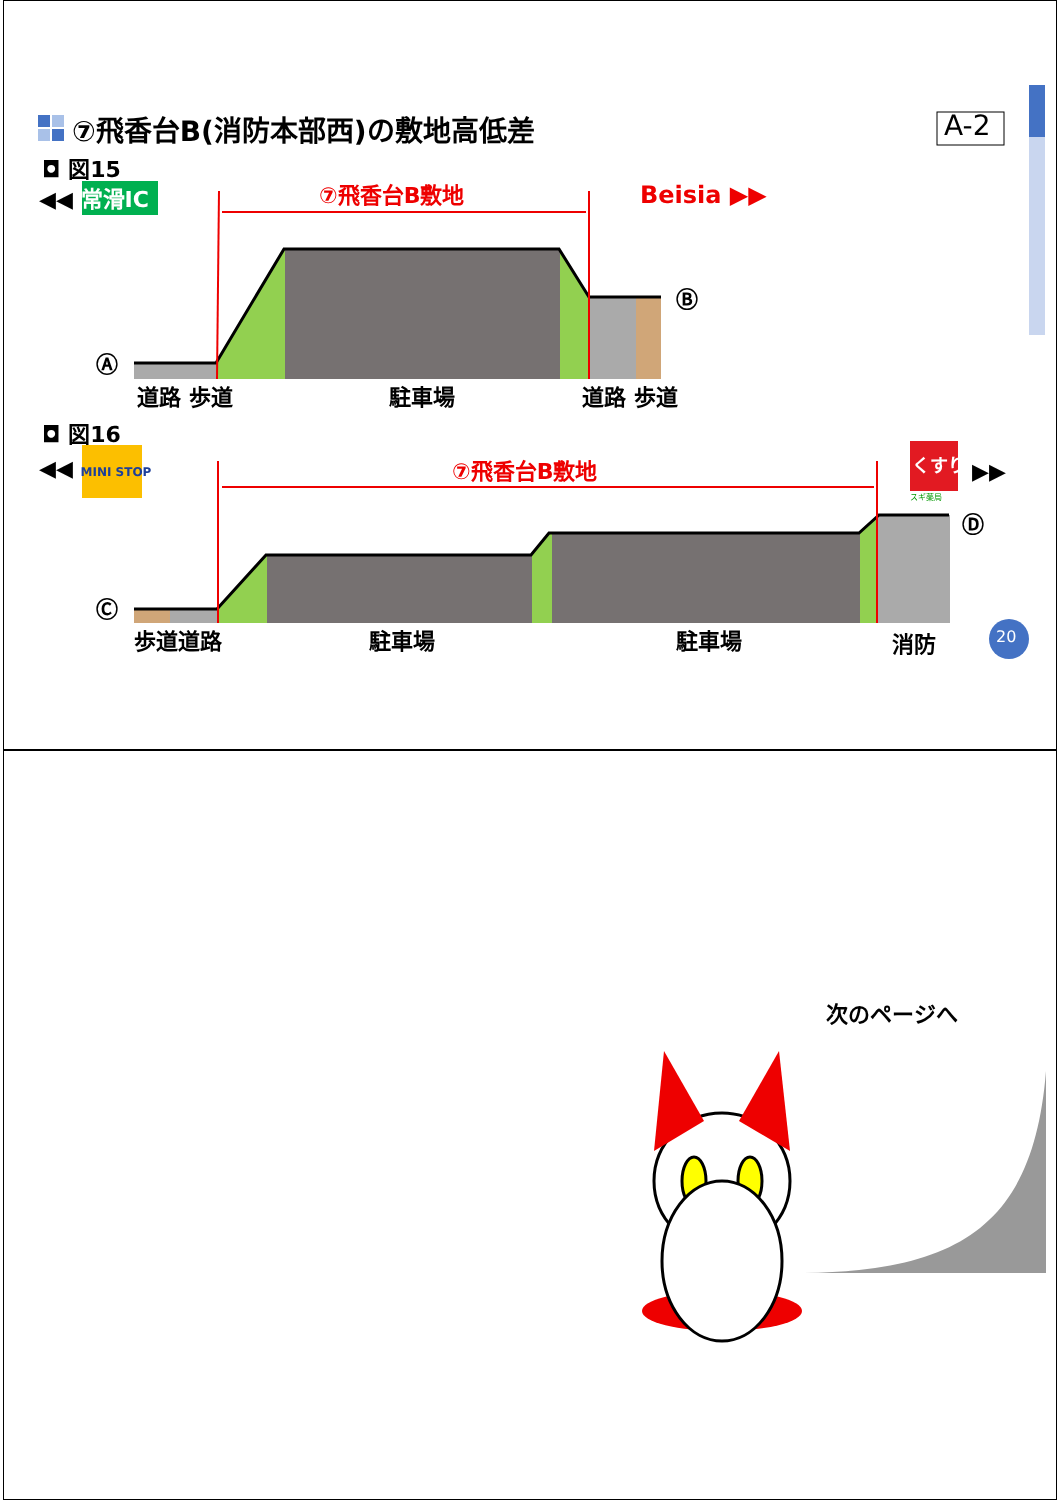⑦飛香台B(消防本部西)の敷地高低差 A-2
◘ 図15
◀◀ 常滑IC ⑦飛香台B敷地 Beisia ▶▶
Ⓐ
Ⓑ
道路 歩道 駐車場 道路 歩道
◘ 図16
◀◀ MINI STOP ⑦飛香台B敷地 くすり
スギ薬局
▶▶
Ⓒ
Ⓓ
歩道道路 駐車場 駐車場 消防 20
次のページへ